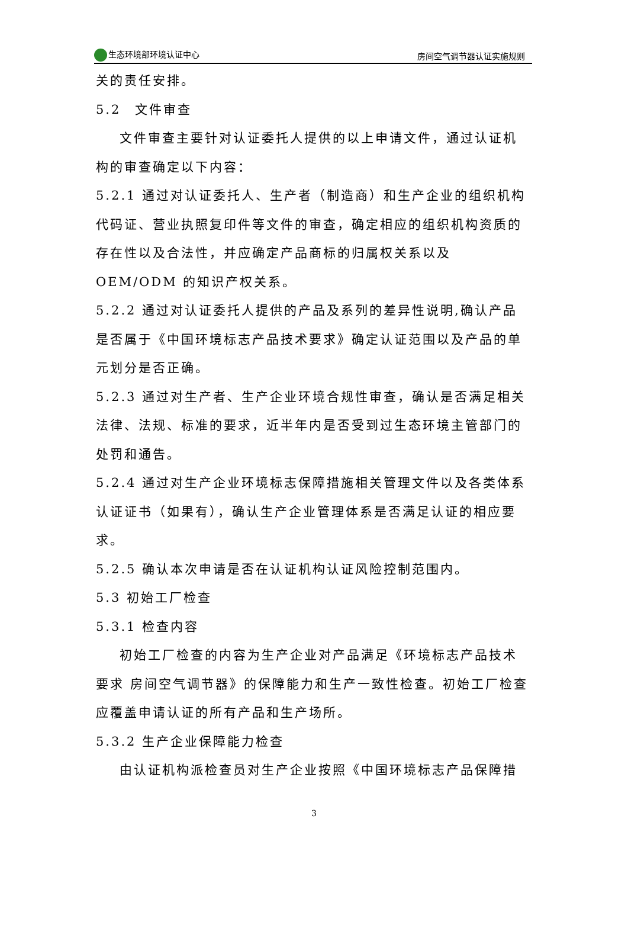生态环境部环境认证中心 房间空气调节器认证实施规则
关的责任安排。
5.2　文件审查
文件审查主要针对认证委托人提供的以上申请文件，通过认证机构的审查确定以下内容：
5.2.1 通过对认证委托人、生产者（制造商）和生产企业的组织机构代码证、营业执照复印件等文件的审查，确定相应的组织机构资质的存在性以及合法性，并应确定产品商标的归属权关系以及 OEM/ODM 的知识产权关系。
5.2.2 通过对认证委托人提供的产品及系列的差异性说明,确认产品是否属于《中国环境标志产品技术要求》确定认证范围以及产品的单元划分是否正确。
5.2.3 通过对生产者、生产企业环境合规性审查，确认是否满足相关法律、法规、标准的要求，近半年内是否受到过生态环境主管部门的处罚和通告。
5.2.4 通过对生产企业环境标志保障措施相关管理文件以及各类体系认证证书（如果有），确认生产企业管理体系是否满足认证的相应要求。
5.2.5 确认本次申请是否在认证机构认证风险控制范围内。
5.3 初始工厂检查
5.3.1 检查内容
初始工厂检查的内容为生产企业对产品满足《环境标志产品技术要求 房间空气调节器》的保障能力和生产一致性检查。初始工厂检查应覆盖申请认证的所有产品和生产场所。
5.3.2 生产企业保障能力检查
由认证机构派检查员对生产企业按照《中国环境标志产品保障措
3